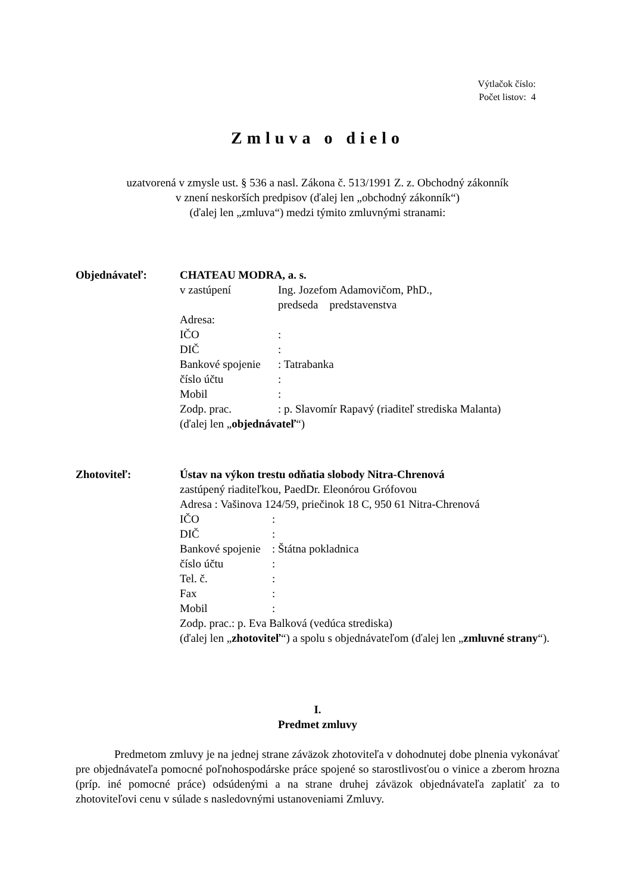Výtlačok číslo:
Počet listov: 4
Zmluva o dielo
uzatvorená v zmysle ust. § 536 a nasl. Zákona č. 513/1991 Z. z. Obchodný zákonník
v znení neskorších predpisov (ďalej len „obchodný zákonník“)
(ďalej len „zmluva“) medzi týmito zmluvnými stranami:
Objednávateľ: CHATEAU MODRA, a. s.
| v zastúpení | Ing. Jozefom Adamovičom, PhD., predseda predstavenstva |
| Adresa: | |
| IČO | : |
| DIČ | : |
| Bankové spojenie | : Tatrabanka |
| číslo účtu | : |
| Mobil | : |
| Zodp. prac. | : p. Slavomír Rapavý (riaditeľ strediska Malanta) |
(ďalej len „objednávateľ“)
Zhotoviteľ: Ústav na výkon trestu odňatia slobody Nitra-Chrenová
zastúpený riaditeľkou, PaedDr. Eleonórou Grófovou
Adresa : Vašinova 124/59, priečinok 18 C, 950 61 Nitra-Chrenová
| IČO | : |
| DIČ | : |
| Bankové spojenie | : Štátna pokladnica |
| číslo účtu | : |
| Tel. č. | : |
| Fax | : |
| Mobil | : |
Zodp. prac.: p. Eva Balková (vedúca strediska)
(ďalej len „zhotoviteľ“) a spolu s objednávateľom (ďalej len „zmluvné strany“).
I.
Predmet zmluvy
Predmetom zmluvy je na jednej strane záväzok zhotoviteľa v dohodnutej dobe plnenia vykonávať pre objednávateľa pomocné poľnohospodárske práce spojené so starostlivosťou o vinice a zberom hrozna (príp. iné pomocné práce) odsúdenými a na strane druhej záväzok objednávateľa zaplatiť za to zhotoviteľovi cenu v súlade s nasledovnými ustanoveniami Zmluvy.